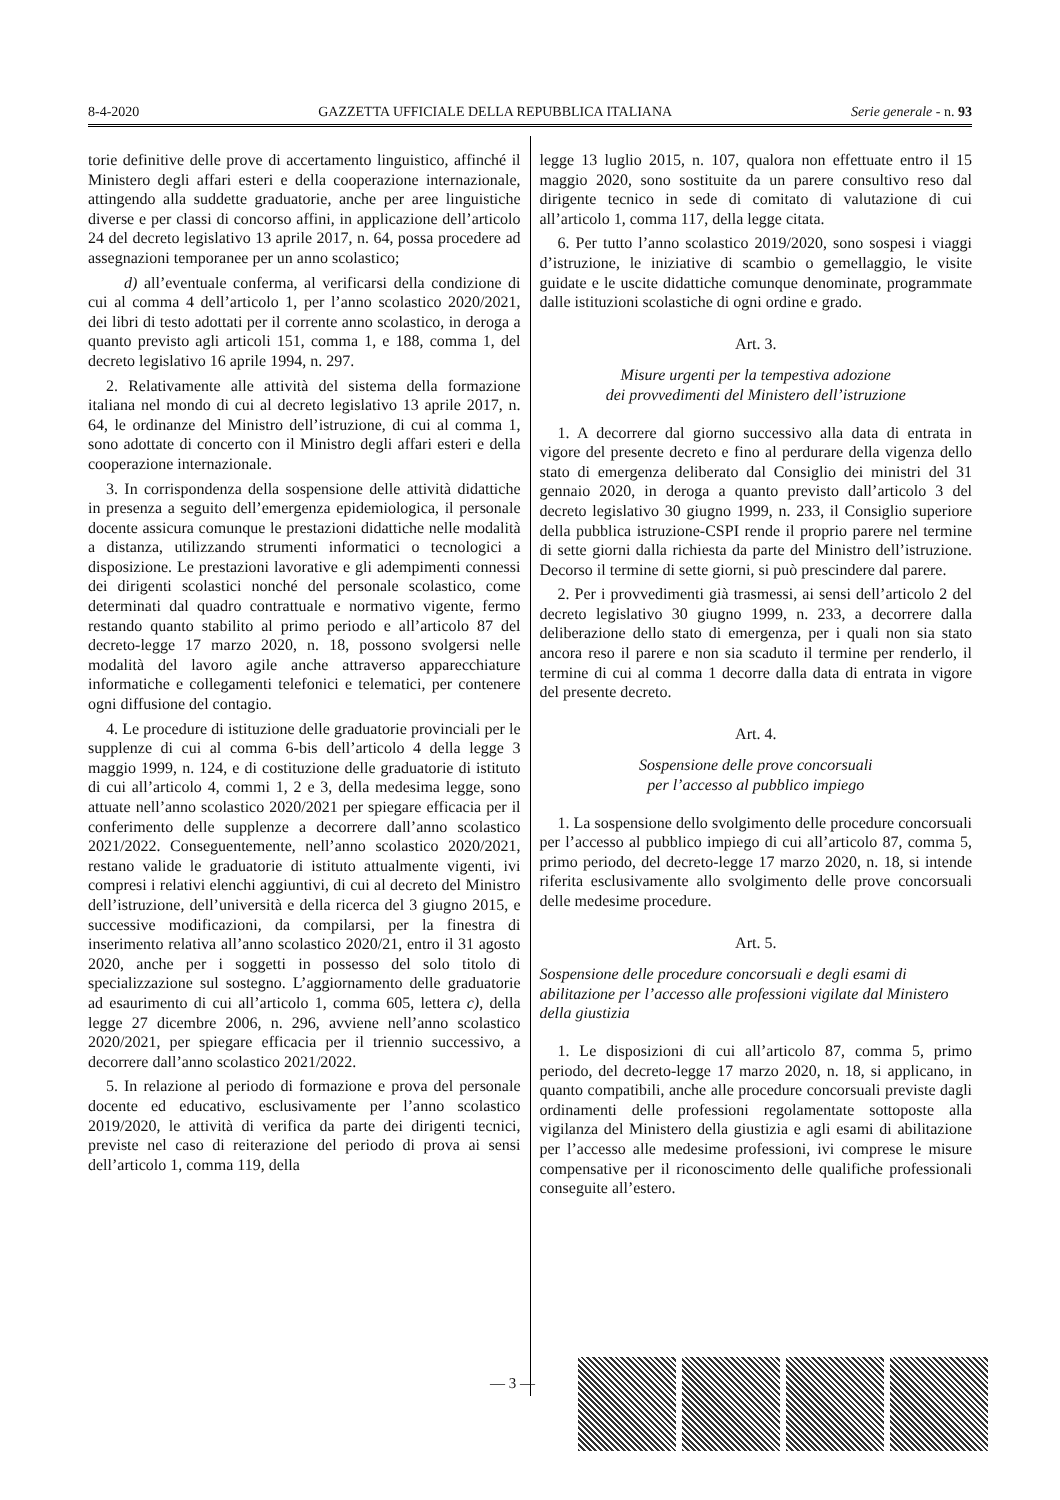8-4-2020 GAZZETTA UFFICIALE DELLA REPUBBLICA ITALIANA Serie generale - n. 93
torie definitive delle prove di accertamento linguistico, affinché il Ministero degli affari esteri e della cooperazione internazionale, attingendo alla suddette graduatorie, anche per aree linguistiche diverse e per classi di concorso affini, in applicazione dell’articolo 24 del decreto legislativo 13 aprile 2017, n. 64, possa procedere ad assegnazioni temporanee per un anno scolastico;
d) all’eventuale conferma, al verificarsi della condizione di cui al comma 4 dell’articolo 1, per l’anno scolastico 2020/2021, dei libri di testo adottati per il corrente anno scolastico, in deroga a quanto previsto agli articoli 151, comma 1, e 188, comma 1, del decreto legislativo 16 aprile 1994, n. 297.
2. Relativamente alle attività del sistema della formazione italiana nel mondo di cui al decreto legislativo 13 aprile 2017, n. 64, le ordinanze del Ministro dell’istruzione, di cui al comma 1, sono adottate di concerto con il Ministro degli affari esteri e della cooperazione internazionale.
3. In corrispondenza della sospensione delle attività didattiche in presenza a seguito dell’emergenza epidemiologica, il personale docente assicura comunque le prestazioni didattiche nelle modalità a distanza, utilizzando strumenti informatici o tecnologici a disposizione. Le prestazioni lavorative e gli adempimenti connessi dei dirigenti scolastici nonché del personale scolastico, come determinati dal quadro contrattuale e normativo vigente, fermo restando quanto stabilito al primo periodo e all’articolo 87 del decreto-legge 17 marzo 2020, n. 18, possono svolgersi nelle modalità del lavoro agile anche attraverso apparecchiature informatiche e collegamenti telefonici e telematici, per contenere ogni diffusione del contagio.
4. Le procedure di istituzione delle graduatorie provinciali per le supplenze di cui al comma 6-bis dell’articolo 4 della legge 3 maggio 1999, n. 124, e di costituzione delle graduatorie di istituto di cui all’articolo 4, commi 1, 2 e 3, della medesima legge, sono attuate nell’anno scolastico 2020/2021 per spiegare efficacia per il conferimento delle supplenze a decorrere dall’anno scolastico 2021/2022. Conseguentemente, nell’anno scolastico 2020/2021, restano valide le graduatorie di istituto attualmente vigenti, ivi compresi i relativi elenchi aggiuntivi, di cui al decreto del Ministro dell’istruzione, dell’università e della ricerca del 3 giugno 2015, e successive modificazioni, da compilarsi, per la finestra di inserimento relativa all’anno scolastico 2020/21, entro il 31 agosto 2020, anche per i soggetti in possesso del solo titolo di specializzazione sul sostegno. L’aggiornamento delle graduatorie ad esaurimento di cui all’articolo 1, comma 605, lettera c), della legge 27 dicembre 2006, n. 296, avviene nell’anno scolastico 2020/2021, per spiegare efficacia per il triennio successivo, a decorrere dall’anno scolastico 2021/2022.
5. In relazione al periodo di formazione e prova del personale docente ed educativo, esclusivamente per l’anno scolastico 2019/2020, le attività di verifica da parte dei dirigenti tecnici, previste nel caso di reiterazione del periodo di prova ai sensi dell’articolo 1, comma 119, della
legge 13 luglio 2015, n. 107, qualora non effettuate entro il 15 maggio 2020, sono sostituite da un parere consultivo reso dal dirigente tecnico in sede di comitato di valutazione di cui all’articolo 1, comma 117, della legge citata.
6. Per tutto l’anno scolastico 2019/2020, sono sospesi i viaggi d’istruzione, le iniziative di scambio o gemellaggio, le visite guidate e le uscite didattiche comunque denominate, programmate dalle istituzioni scolastiche di ogni ordine e grado.
Art. 3.
Misure urgenti per la tempestiva adozione
dei provvedimenti del Ministero dell’istruzione
1. A decorrere dal giorno successivo alla data di entrata in vigore del presente decreto e fino al perdurare della vigenza dello stato di emergenza deliberato dal Consiglio dei ministri del 31 gennaio 2020, in deroga a quanto previsto dall’articolo 3 del decreto legislativo 30 giugno 1999, n. 233, il Consiglio superiore della pubblica istruzione-CSPI rende il proprio parere nel termine di sette giorni dalla richiesta da parte del Ministro dell’istruzione. Decorso il termine di sette giorni, si può prescindere dal parere.
2. Per i provvedimenti già trasmessi, ai sensi dell’articolo 2 del decreto legislativo 30 giugno 1999, n. 233, a decorrere dalla deliberazione dello stato di emergenza, per i quali non sia stato ancora reso il parere e non sia scaduto il termine per renderlo, il termine di cui al comma 1 decorre dalla data di entrata in vigore del presente decreto.
Art. 4.
Sospensione delle prove concorsuali
per l’accesso al pubblico impiego
1. La sospensione dello svolgimento delle procedure concorsuali per l’accesso al pubblico impiego di cui all’articolo 87, comma 5, primo periodo, del decreto-legge 17 marzo 2020, n. 18, si intende riferita esclusivamente allo svolgimento delle prove concorsuali delle medesime procedure.
Art. 5.
Sospensione delle procedure concorsuali e degli esami di abilitazione per l’accesso alle professioni vigilate dal Ministero della giustizia
1. Le disposizioni di cui all’articolo 87, comma 5, primo periodo, del decreto-legge 17 marzo 2020, n. 18, si applicano, in quanto compatibili, anche alle procedure concorsuali previste dagli ordinamenti delle professioni regolamentate sottoposte alla vigilanza del Ministero della giustizia e agli esami di abilitazione per l’accesso alle medesime professioni, ivi comprese le misure compensative per il riconoscimento delle qualifiche professionali conseguite all’estero.
— 3 —